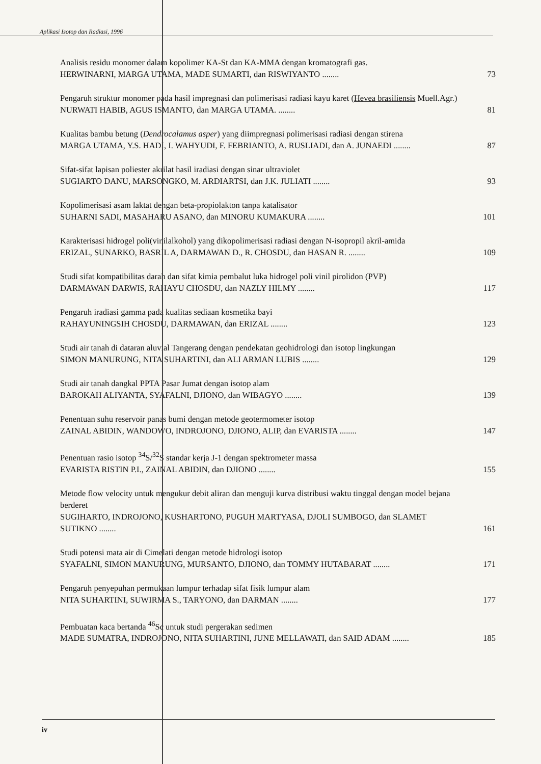Aplikasi Isotop dan Radiasi, 1996
Analisis residu monomer dalam kopolimer KA-St dan KA-MMA dengan kromatografi gas.
HERWINARNI, MARGA UTAMA, MADE SUMARTI, dan RISWIYANTO ........
73
Pengaruh struktur monomer pada hasil impregnasi dan polimerisasi radiasi kayu karet (Hevea brasiliensis Muell.Agr.)
NURWATI HABIB, AGUS ISMANTO, dan MARGA UTAMA. ........
81
Kualitas bambu betung (Dendrocalamus asper) yang diimpregnasi polimerisasi radiasi dengan stirena
MARGA UTAMA, Y.S. HADI, I. WAHYUDI, F. FEBRIANTO, A. RUSLIADI, dan A. JUNAEDI ........
87
Sifat-sifat lapisan poliester akrilat hasil iradiasi dengan sinar ultraviolet
SUGIARTO DANU, MARSONGKO, M. ARDIARTSI, dan J.K. JULIATI ........
93
Kopolimerisasi asam laktat dengan beta-propiolakton tanpa katalisator
SUHARNI SADI, MASAHARU ASANO, dan MINORU KUMAKURA ........
101
Karakterisasi hidrogel poli(vinilalkohol) yang dikopolimerisasi radiasi dengan N-isopropil akril-amida
ERIZAL, SUNARKO, BASRIL A, DARMAWAN D., R. CHOSDU, dan HASAN R. ........
109
Studi sifat kompatibilitas darah dan sifat kimia pembalut luka hidrogel poli vinil pirolidon (PVP)
DARMAWAN DARWIS, RAHAYU CHOSDU, dan NAZLY HILMY ........
117
Pengaruh iradiasi gamma pada kualitas sediaan kosmetika bayi
RAHAYUNINGSIH CHOSDU, DARMAWAN, dan ERIZAL ........
123
Studi air tanah di dataran aluvial Tangerang dengan pendekatan geohidrologi dan isotop lingkungan
SIMON MANURUNG, NITA SUHARTINI, dan ALI ARMAN LUBIS ........
129
Studi air tanah dangkal PPTA Pasar Jumat dengan isotop alam
BAROKAH ALIYANTA, SYAFALNI, DJIONO, dan WIBAGYO ........
139
Penentuan suhu reservoir panas bumi dengan metode geotermometer isotop
ZAINAL ABIDIN, WANDOWO, INDROJONO, DJIONO, ALIP, dan EVARISTA ........
147
Penentuan rasio isotop <sup>34</sup>S/<sup>32</sup>S standar kerja J-1 dengan spektrometer massa
EVARISTA RISTIN P.I., ZAINAL ABIDIN, dan DJIONO ........
155
Metode flow velocity untuk mengukur debit aliran dan menguji kurva distribusi waktu tinggal dengan model bejana berderet
SUGIHARTO, INDROJONO, KUSHARTONO, PUGUH MARTYASA, DJOLI SUMBOGO, dan SLAMET SUTIKNO ........
161
Studi potensi mata air di Cimelati dengan metode hidrologi isotop
SYAFALNI, SIMON MANURUNG, MURSANTO, DJIONO, dan TOMMY HUTABARAT ........
171
Pengaruh penyepuhan permukaan lumpur terhadap sifat fisik lumpur alam
NITA SUHARTINI, SUWIRMA S., TARYONO, dan DARMAN ........
177
Pembuatan kaca bertanda <sup>46</sup>Sc untuk studi pergerakan sedimen
MADE SUMATRA, INDROJONO, NITA SUHARTINI, JUNE MELLAWATI, dan SAID ADAM ........
185
iv